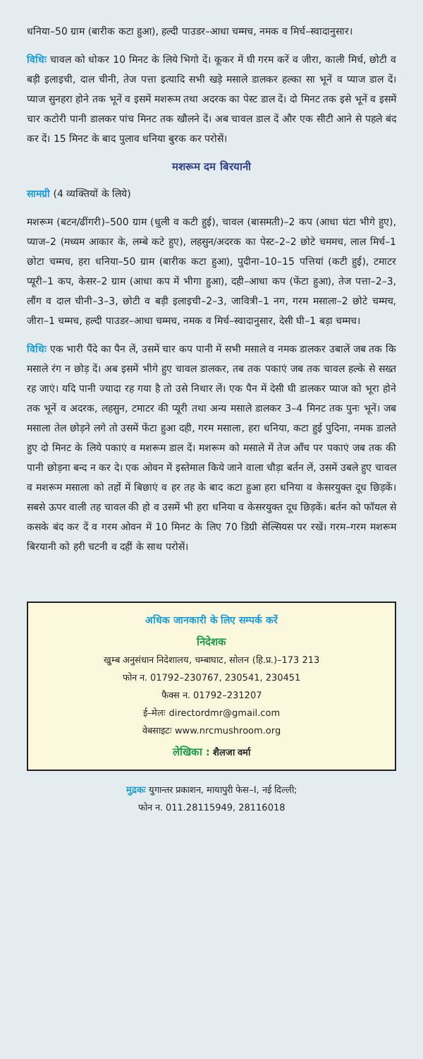धनिया–50 ग्राम (बारीक कटा हुआ), हल्दी पाउडर–आधा चम्मच, नमक व मिर्च–स्वादानुसार।
विधिः चावल को धोकर 10 मिनट के लिये भिगो दें। कूकर में घी गरम करें व जीरा, काली मिर्च, छोटी व बड़ी इलाइची, दाल चीनी, तेज पत्ता इत्यादि सभी खड़े मसाले डालकर हल्का सा भूनें व प्याज डाल दें। प्याज सुनहरा होने तक भूनें व इसमें मशरूम तथा अदरक का पेस्ट डाल दें। दो मिनट तक इसे भूनें व इसमें चार कटोरी पानी डालकर पांच मिनट तक खौलने दें। अब चावल डाल दें और एक सीटी आने से पहले बंद कर दें। 15 मिनट के बाद पुलाव धनिया बुरक कर परोसें।
मशरूम दम बिरयानी
सामग्री (4 व्यक्तियों के लिये)
मशरूम (बटन/ढींगरी)–500 ग्राम (धुली व कटी हुई), चावल (बासमती)–2 कप (आधा घंटा भीगे हुए), प्याज–2 (मध्यम आकार के, लम्बे कटे हुए), लहसुन/अदरक का पेस्ट–2–2 छोटे चममच, लाल मिर्च–1 छोटा चम्मच, हरा धनिया–50 ग्राम (बारीक कटा हुआ), पुदीना–10–15 पत्तियां (कटी हुई), टमाटर प्यूरी–1 कप, केसर–2 ग्राम (आधा कप में भीगा हुआ), दही–आधा कप (फेंटा हुआ), तेज पत्ता–2–3, लौंग व दाल चीनी–3–3, छोटी व बड़ी इलाइची–2–3, जावित्री–1 नग, गरम मसाला–2 छोटे चम्मच, जीरा–1 चम्मच, हल्दी पाउडर–आधा चम्मच, नमक व मिर्च–स्वादानुसार, देसी घी–1 बड़ा चम्मच।
विधिः एक भारी पैंदे का पैन लें, उसमें चार कप पानी में सभी मसाले व नमक डालकर उबालें जब तक कि मसाले रंग न छोड़ दें। अब इसमें भीगे हुए चावल डालकर, तब तक पकाएं जब तक चावल हल्के से सख्त रह जाएं। यदि पानी ज्यादा रह गया है तो उसे निथार लें। एक पैन में देसी घी डालकर प्याज को भूरा होने तक भूनें व अदरक, लहसुन, टमाटर की प्यूरी तथा अन्य मसाले डालकर 3–4 मिनट तक पुनः भूनें। जब मसाला तेल छोड़ने लगे तो उसमें फेंटा हुआ दही, गरम मसाला, हरा धनिया, कटा हुई पुदिना, नमक डालते हुए दो मिनट के लिये पकाएं व मशरूम डाल दें। मशरूम को मसाले में तेज आँच पर पकाएं जब तक की पानी छोड़ना बन्द न कर दे। एक ओवन में इस्तेमाल किये जाने वाला चौड़ा बर्तन लें, उसमें उबले हुए चावल व मशरूम मसाला को तहों में बिछाएं व हर तह के बाद कटा हुआ हरा धनिया व केसरयुक्त दूध छिड़कें। सबसे ऊपर वाली तह चावल की हो व उसमें भी हरा धनिया व केसरयुक्त दूध छिड़कें। बर्तन को फॉयल से कसके बंद कर दें व गरम ओवन में 10 मिनट के लिए 70 डिग्री सेल्सियस पर रखें। गरम–गरम मशरूम बिरयानी को हरी चटनी व दहीं के साथ परोसें।
अधिक जानकारी के लिए सम्पर्क करें
निदेशक
खुम्ब अनुसंधान निदेशालय, चम्बाघाट, सोलन (हि.प्र.)–173 213
फोन न. 01792–230767, 230541, 230451
फैक्स न. 01792–231207
ई–मेलः directordmr@gmail.com
वेबसाइटः www.nrcmushroom.org
लेखिका : शैलजा वर्मा
मुद्रकः युगान्तर प्रकाशन, मायापुरी फेस–I, नई दिल्ली;
फोन न. 011.28115949, 28116018